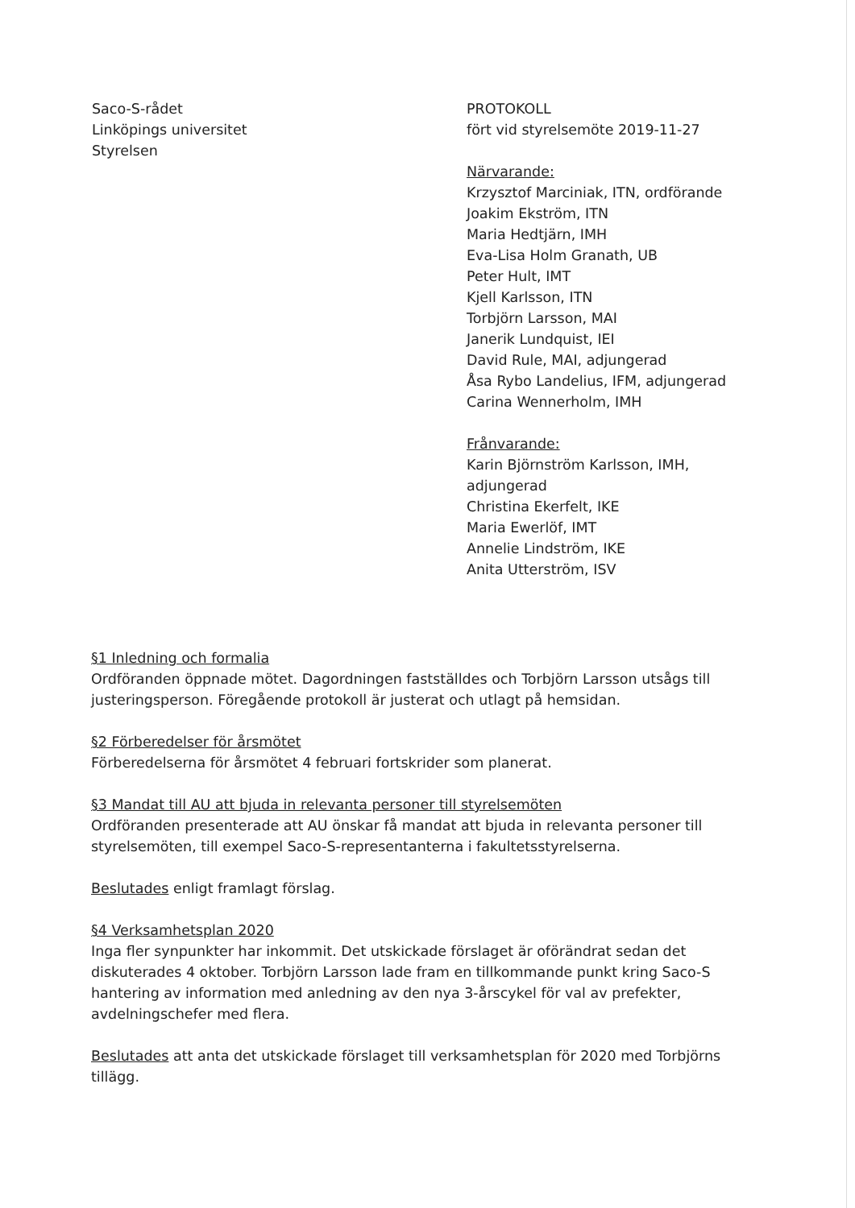Saco-S-rådet
Linköpings universitet
Styrelsen
PROTOKOLL
fört vid styrelsemöte 2019-11-27
Närvarande:
Krzysztof Marciniak, ITN, ordförande
Joakim Ekström, ITN
Maria Hedtjärn, IMH
Eva-Lisa Holm Granath, UB
Peter Hult, IMT
Kjell Karlsson, ITN
Torbjörn Larsson, MAI
Janerik Lundquist, IEI
David Rule, MAI, adjungerad
Åsa Rybo Landelius, IFM, adjungerad
Carina Wennerholm, IMH
Frånvarande:
Karin Björnström Karlsson, IMH,
adjungerad
Christina Ekerfelt, IKE
Maria Ewerlöf, IMT
Annelie Lindström, IKE
Anita Utterström, ISV
§1 Inledning och formalia
Ordföranden öppnade mötet. Dagordningen fastställdes och Torbjörn Larsson utsågs till justeringsperson. Föregående protokoll är justerat och utlagt på hemsidan.
§2 Förberedelser för årsmötet
Förberedelserna för årsmötet 4 februari fortskrider som planerat.
§3 Mandat till AU att bjuda in relevanta personer till styrelsemöten
Ordföranden presenterade att AU önskar få mandat att bjuda in relevanta personer till styrelsemöten, till exempel Saco-S-representanterna i fakultetsstyrelserna.
Beslutades enligt framlagt förslag.
§4 Verksamhetsplan 2020
Inga fler synpunkter har inkommit. Det utskickade förslaget är oförändrat sedan det diskuterades 4 oktober. Torbjörn Larsson lade fram en tillkommande punkt kring Saco-S hantering av information med anledning av den nya 3-årscykel för val av prefekter, avdelningschefer med flera.
Beslutades att anta det utskickade förslaget till verksamhetsplan för 2020 med Torbjörns tillägg.